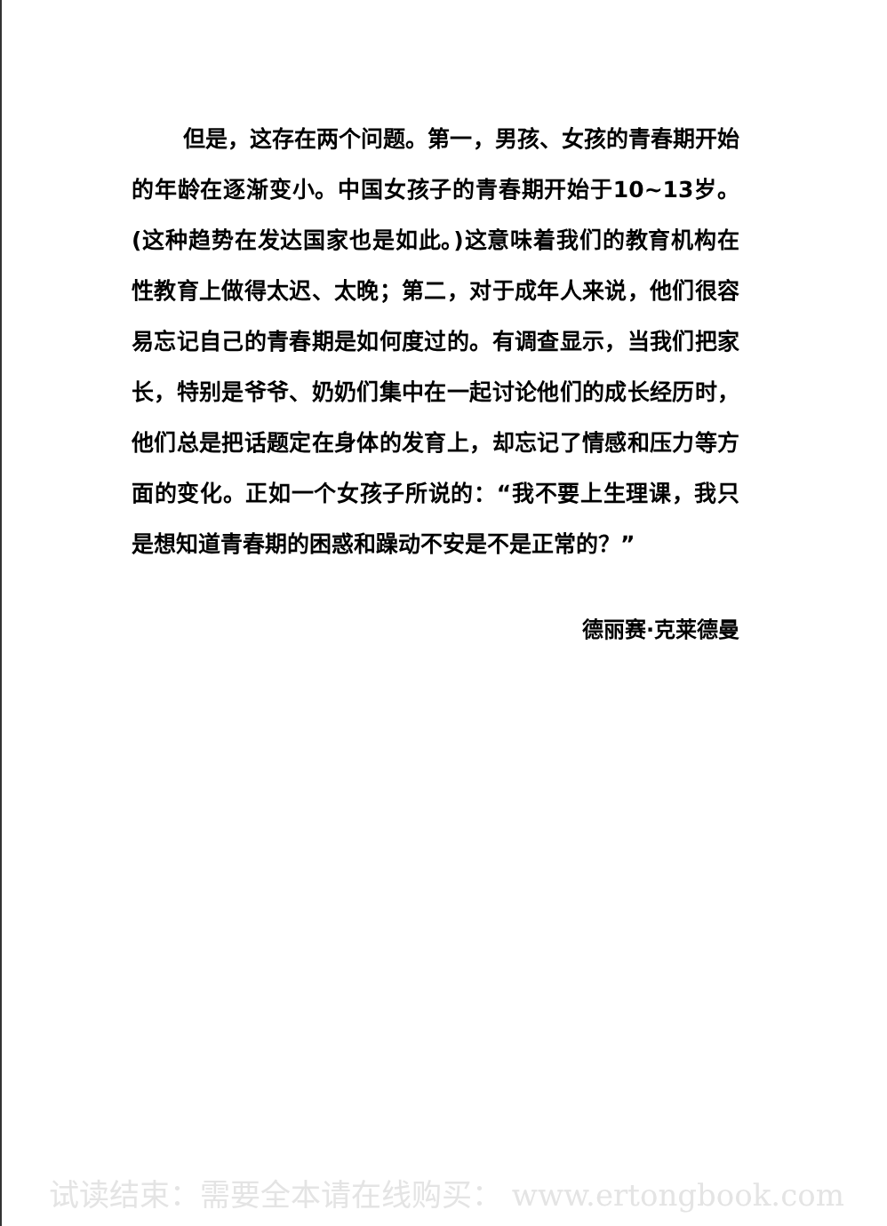但是，这存在两个问题。第一，男孩、女孩的青春期开始的年龄在逐渐变小。中国女孩子的青春期开始于10~13岁。(这种趋势在发达国家也是如此。)这意味着我们的教育机构在性教育上做得太迟、太晚；第二，对于成年人来说，他们很容易忘记自己的青春期是如何度过的。有调查显示，当我们把家长，特别是爷爷、奶奶们集中在一起讨论他们的成长经历时，他们总是把话题定在身体的发育上，却忘记了情感和压力等方面的变化。正如一个女孩子所说的：“我不要上生理课，我只是想知道青春期的困惑和躁动不安是不是正常的？”
德丽赛·克莱德曼
试读结束：需要全本请在线购买： www.ertongbook.com